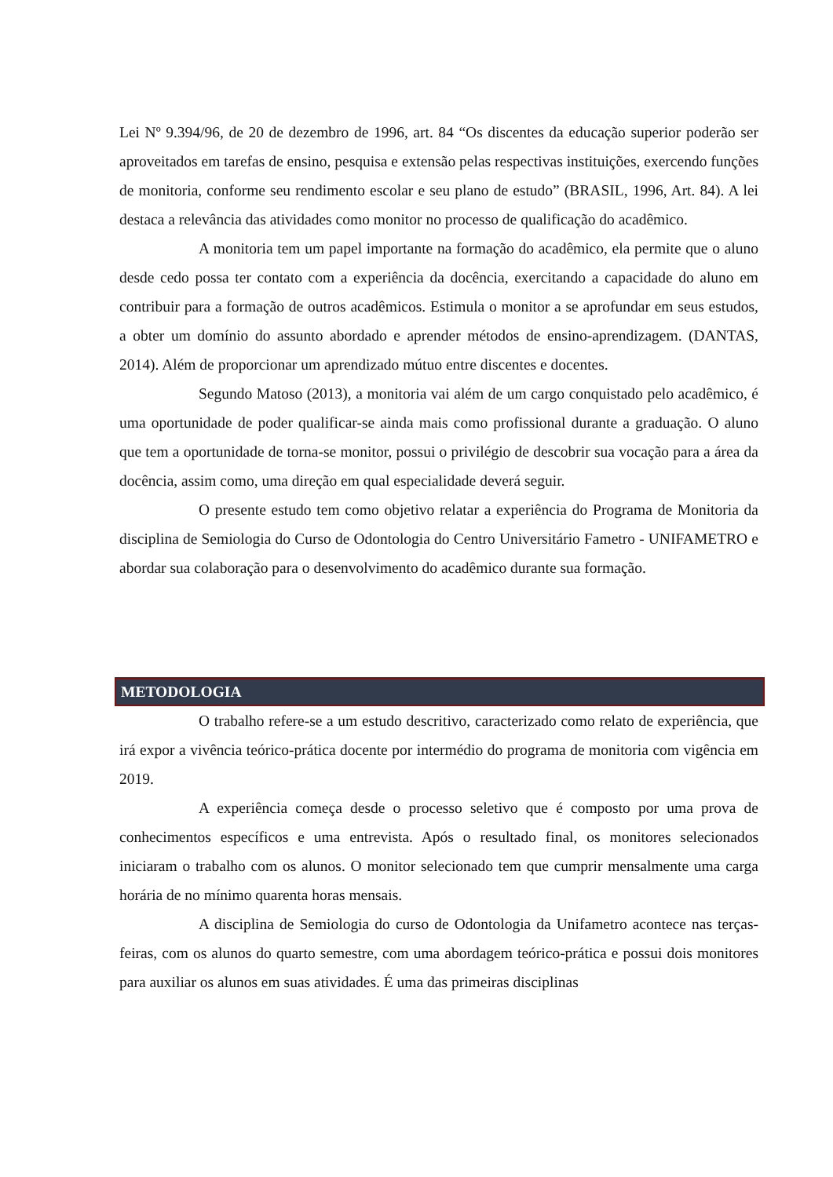Lei Nº 9.394/96, de 20 de dezembro de 1996, art. 84 “Os discentes da educação superior poderão ser aproveitados em tarefas de ensino, pesquisa e extensão pelas respectivas instituições, exercendo funções de monitoria, conforme seu rendimento escolar e seu plano de estudo” (BRASIL, 1996, Art. 84). A lei destaca a relevância das atividades como monitor no processo de qualificação do acadêmico.
A monitoria tem um papel importante na formação do acadêmico, ela permite que o aluno desde cedo possa ter contato com a experiência da docência, exercitando a capacidade do aluno em contribuir para a formação de outros acadêmicos. Estimula o monitor a se aprofundar em seus estudos, a obter um domínio do assunto abordado e aprender métodos de ensino-aprendizagem. (DANTAS, 2014). Além de proporcionar um aprendizado mútuo entre discentes e docentes.
Segundo Matoso (2013), a monitoria vai além de um cargo conquistado pelo acadêmico, é uma oportunidade de poder qualificar-se ainda mais como profissional durante a graduação. O aluno que tem a oportunidade de torna-se monitor, possui o privilégio de descobrir sua vocação para a área da docência, assim como, uma direção em qual especialidade deverá seguir.
O presente estudo tem como objetivo relatar a experiência do Programa de Monitoria da disciplina de Semiologia do Curso de Odontologia do Centro Universitário Fametro - UNIFAMETRO e abordar sua colaboração para o desenvolvimento do acadêmico durante sua formação.
METODOLOGIA
O trabalho refere-se a um estudo descritivo, caracterizado como relato de experiência, que irá expor a vivência teórico-prática docente por intermédio do programa de monitoria com vigência em 2019.
A experiência começa desde o processo seletivo que é composto por uma prova de conhecimentos específicos e uma entrevista. Após o resultado final, os monitores selecionados iniciaram o trabalho com os alunos. O monitor selecionado tem que cumprir mensalmente uma carga horária de no mínimo quarenta horas mensais.
A disciplina de Semiologia do curso de Odontologia da Unifametro acontece nas terças-feiras, com os alunos do quarto semestre, com uma abordagem teórico-prática e possui dois monitores para auxiliar os alunos em suas atividades. É uma das primeiras disciplinas